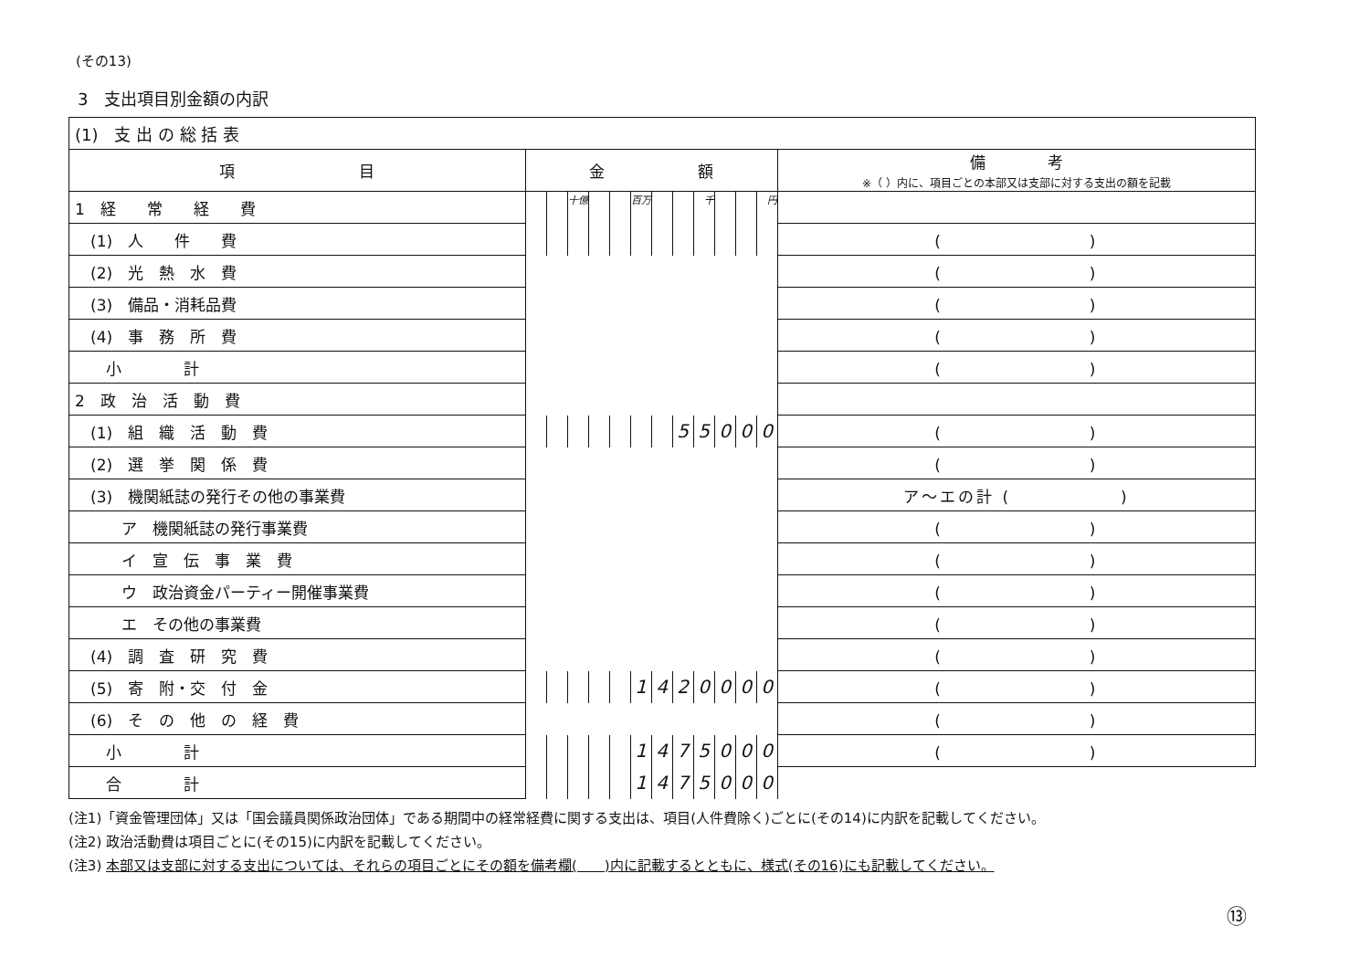(その13)
3　支出項目別金額の内訳
| (1) 支 出 の 総 括 表 | | | | | | | | | | | | | |
| 項 目 | 金 額 | | | | | | | | | | | | 備 考 ※（ ）内に、項目ごとの本部又は支部に対する支出の額を記載 |
| 1 経 常 経 費 | | | 十億 | | | 百万 | | | 千 | | | 円 | |
| (1) 人 件 費 | | | | | | | | | | | | | ( ) |
| (2) 光 熱 水 費 | | | | | | | | | | | | | ( ) |
| (3) 備品・消耗品費 | | | | | | | | | | | | | ( ) |
| (4) 事 務 所 費 | | | | | | | | | | | | | ( ) |
| 小 計 | | | | | | | | | | | | | ( ) |
| 2 政 治 活 動 費 | | | | | | | | | | | | | |
| (1) 組 織 活 動 費 | | | | | | | | 5 | 5 | 0 | 0 | 0 | ( ) |
| (2) 選 挙 関 係 費 | | | | | | | | | | | | | ( ) |
| (3) 機関紙誌の発行その他の事業費 | | | | | | | | | | | | | ア～エの計 ( ) |
| ア 機関紙誌の発行事業費 | | | | | | | | | | | | | ( ) |
| イ 宣 伝 事 業 費 | | | | | | | | | | | | | ( ) |
| ウ 政治資金パーティー開催事業費 | | | | | | | | | | | | | ( ) |
| エ その他の事業費 | | | | | | | | | | | | | ( ) |
| (4) 調 査 研 究 費 | | | | | | | | | | | | | ( ) |
| (5) 寄 附・交 付 金 | | | | | | 1 | 4 | 2 | 0 | 0 | 0 | 0 | ( ) |
| (6) そ の 他 の 経 費 | | | | | | | | | | | | | ( ) |
| 小 計 | | | | | | 1 | 4 | 7 | 5 | 0 | 0 | 0 | ( ) |
| 合 計 | | | | | | 1 | 4 | 7 | 5 | 0 | 0 | 0 | |
(注1)「資金管理団体」又は「国会議員関係政治団体」である期間中の経常経費に関する支出は、項目(人件費除く)ごとに(その14)に内訳を記載してください。
(注2) 政治活動費は項目ごとに(その15)に内訳を記載してください。
(注3) 本部又は支部に対する支出については、それらの項目ごとにその額を備考欄(　　)内に記載するとともに、様式(その16)にも記載してください。
⑬